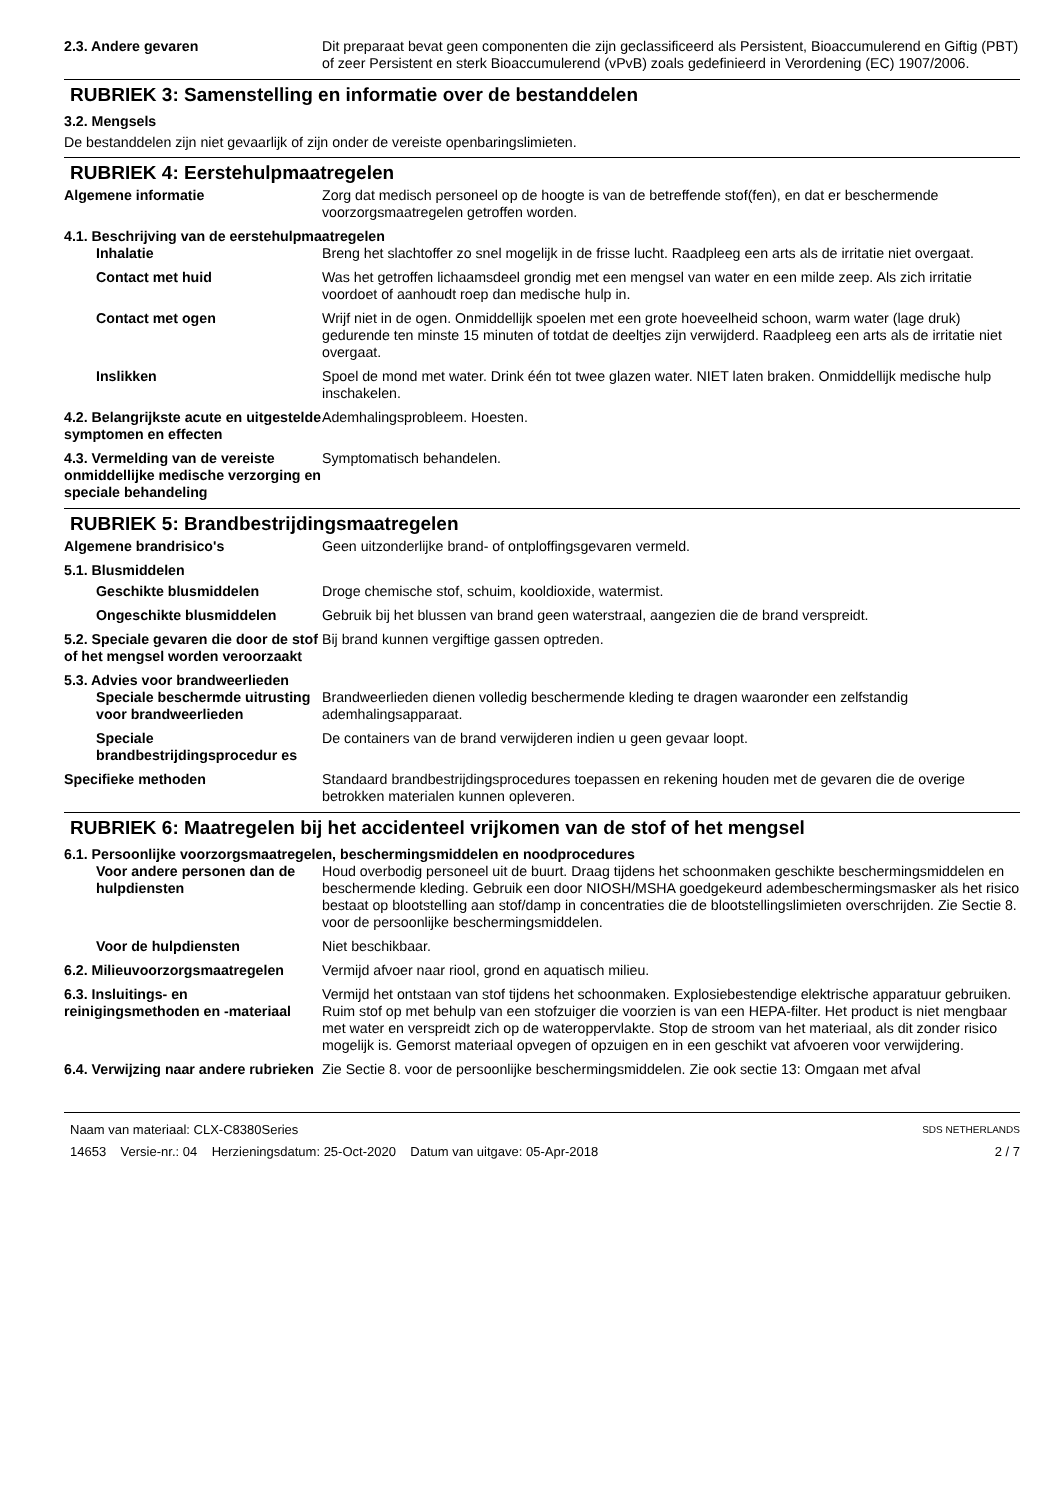2.3. Andere gevaren Dit preparaat bevat geen componenten die zijn geclassificeerd als Persistent, Bioaccumulerend en Giftig (PBT) of zeer Persistent en sterk Bioaccumulerend (vPvB) zoals gedefinieerd in Verordening (EC) 1907/2006.
RUBRIEK 3: Samenstelling en informatie over de bestanddelen
3.2. Mengsels
De bestanddelen zijn niet gevaarlijk of zijn onder de vereiste openbaringslimieten.
RUBRIEK 4: Eerstehulpmaatregelen
Algemene informatie Zorg dat medisch personeel op de hoogte is van de betreffende stof(fen), en dat er beschermende voorzorgsmaatregelen getroffen worden.
4.1. Beschrijving van de eerstehulpmaatregelen
Inhalatie Breng het slachtoffer zo snel mogelijk in de frisse lucht. Raadpleeg een arts als de irritatie niet overgaat.
Contact met huid Was het getroffen lichaamsdeel grondig met een mengsel van water en een milde zeep. Als zich irritatie voordoet of aanhoudt roep dan medische hulp in.
Contact met ogen Wrijf niet in de ogen. Onmiddellijk spoelen met een grote hoeveelheid schoon, warm water (lage druk) gedurende ten minste 15 minuten of totdat de deeltjes zijn verwijderd. Raadpleeg een arts als de irritatie niet overgaat.
Inslikken Spoel de mond met water. Drink één tot twee glazen water. NIET laten braken. Onmiddellijk medische hulp inschakelen.
4.2. Belangrijkste acute en uitgestelde symptomen en effecten
Ademhalingsprobleem. Hoesten.
4.3. Vermelding van de vereiste onmiddellijke medische verzorging en speciale behandeling
Symptomatisch behandelen.
RUBRIEK 5: Brandbestrijdingsmaatregelen
Algemene brandrisico's Geen uitzonderlijke brand- of ontploffingsgevaren vermeld.
5.1. Blusmiddelen
Geschikte blusmiddelen Droge chemische stof, schuim, kooldioxide, watermist.
Ongeschikte blusmiddelen Gebruik bij het blussen van brand geen waterstraal, aangezien die de brand verspreidt.
5.2. Speciale gevaren die door de stof of het mengsel worden veroorzaakt
Bij brand kunnen vergiftige gassen optreden.
5.3. Advies voor brandweerlieden
Speciale beschermde uitrusting voor brandweerlieden
Brandweerlieden dienen volledig beschermende kleding te dragen waaronder een zelfstandig ademhalingsapparaat.
Speciale brandbestrijdingsprocedur es
De containers van de brand verwijderen indien u geen gevaar loopt.
Specifieke methoden Standaard brandbestrijdingsprocedures toepassen en rekening houden met de gevaren die de overige betrokken materialen kunnen opleveren.
RUBRIEK 6: Maatregelen bij het accidenteel vrijkomen van de stof of het mengsel
6.1. Persoonlijke voorzorgsmaatregelen, beschermingsmiddelen en noodprocedures
Voor andere personen dan de hulpdiensten
Houd overbodig personeel uit de buurt. Draag tijdens het schoonmaken geschikte beschermingsmiddelen en beschermende kleding. Gebruik een door NIOSH/MSHA goedgekeurd adembeschermingsmasker als het risico bestaat op blootstelling aan stof/damp in concentraties die de blootstellingslimieten overschrijden. Zie Sectie 8. voor de persoonlijke beschermingsmiddelen.
Voor de hulpdiensten Niet beschikbaar.
6.2. Milieuvoorzorgsmaatregelen
Vermijd afvoer naar riool, grond en aquatisch milieu.
6.3. Insluitings- en reinigingsmethoden en -materiaal
Vermijd het ontstaan van stof tijdens het schoonmaken. Explosiebestendige elektrische apparatuur gebruiken. Ruim stof op met behulp van een stofzuiger die voorzien is van een HEPA-filter. Het product is niet mengbaar met water en verspreidt zich op de wateroppervlakte. Stop de stroom van het materiaal, als dit zonder risico mogelijk is. Gemorst materiaal opvegen of opzuigen en in een geschikt vat afvoeren voor verwijdering.
6.4. Verwijzing naar andere rubrieken
Zie Sectie 8. voor de persoonlijke beschermingsmiddelen. Zie ook sectie 13: Omgaan met afval
Naam van materiaal: CLX-C8380Series
14653 Versie-nr.: 04 Herzieningsdatum: 25-Oct-2020 Datum van uitgave: 05-Apr-2018
SDS NETHERLANDS
2 / 7